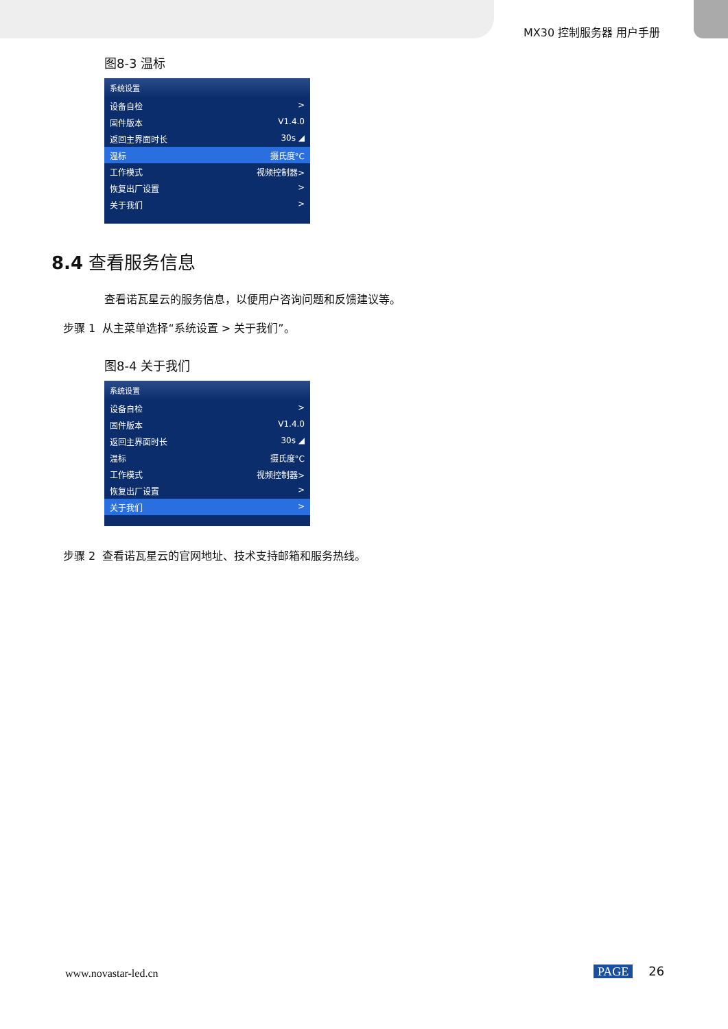MX30 控制服务器 用户手册
图8-3 温标
系统设置
设备自检 >
固件版本 V1.4.0
返回主界面时长 30s ◢
温标 摄氏度°C
工作模式 视频控制器>
恢复出厂设置 >
关于我们 >
8.4 查看服务信息
查看诺瓦星云的服务信息，以便用户咨询问题和反馈建议等。
步骤 1 从主菜单选择“系统设置 > 关于我们”。
图8-4 关于我们
系统设置
设备自检 >
固件版本 V1.4.0
返回主界面时长 30s ◢
温标 摄氏度°C
工作模式 视频控制器>
恢复出厂设置 >
关于我们 >
步骤 2 查看诺瓦星云的官网地址、技术支持邮箱和服务热线。
www.novastar-led.cn PAGE 26